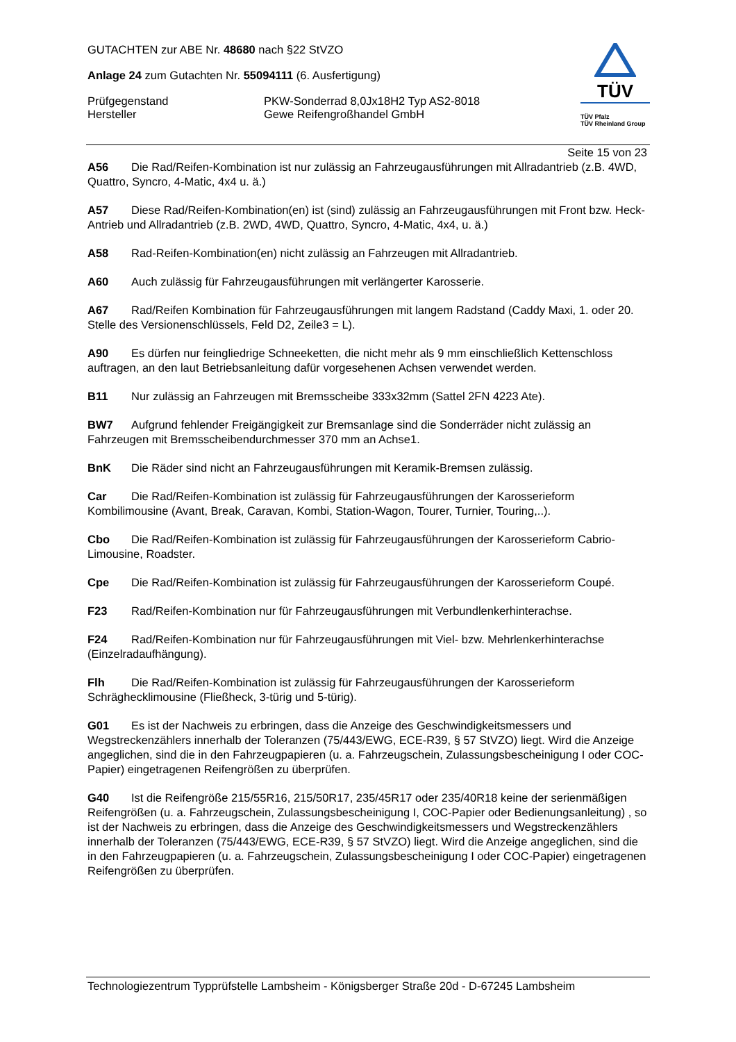GUTACHTEN zur ABE Nr. 48680 nach §22 StVZO
Anlage 24 zum Gutachten Nr. 55094111 (6. Ausfertigung)
Prüfgegenstand
Hersteller
PKW-Sonderrad 8,0Jx18H2 Typ AS2-8018
Gewe Reifengroßhandel GmbH
TÜV
TÜV Pfalz
TÜV Rheinland Group
Seite 15 von 23
A56 Die Rad/Reifen-Kombination ist nur zulässig an Fahrzeugausführungen mit Allradantrieb (z.B. 4WD, Quattro, Syncro, 4-Matic, 4x4 u. ä.)
A57 Diese Rad/Reifen-Kombination(en) ist (sind) zulässig an Fahrzeugausführungen mit Front bzw. Heck-Antrieb und Allradantrieb (z.B. 2WD, 4WD, Quattro, Syncro, 4-Matic, 4x4, u. ä.)
A58 Rad-Reifen-Kombination(en) nicht zulässig an Fahrzeugen mit Allradantrieb.
A60 Auch zulässig für Fahrzeugausführungen mit verlängerter Karosserie.
A67 Rad/Reifen Kombination für Fahrzeugausführungen mit langem Radstand (Caddy Maxi, 1. oder 20. Stelle des Versionenschlüssels, Feld D2, Zeile3 = L).
A90 Es dürfen nur feingliedrige Schneeketten, die nicht mehr als 9 mm einschließlich Kettenschloss auftragen, an den laut Betriebsanleitung dafür vorgesehenen Achsen verwendet werden.
B11 Nur zulässig an Fahrzeugen mit Bremsscheibe 333x32mm (Sattel 2FN 4223 Ate).
BW7 Aufgrund fehlender Freigängigkeit zur Bremsanlage sind die Sonderräder nicht zulässig an Fahrzeugen mit Bremsscheibendurchmesser 370 mm an Achse1.
BnK Die Räder sind nicht an Fahrzeugausführungen mit Keramik-Bremsen zulässig.
Car Die Rad/Reifen-Kombination ist zulässig für Fahrzeugausführungen der Karosserieform Kombilimousine (Avant, Break, Caravan, Kombi, Station-Wagon, Tourer, Turnier, Touring,..).
Cbo Die Rad/Reifen-Kombination ist zulässig für Fahrzeugausführungen der Karosserieform Cabrio-Limousine, Roadster.
Cpe Die Rad/Reifen-Kombination ist zulässig für Fahrzeugausführungen der Karosserieform Coupé.
F23 Rad/Reifen-Kombination nur für Fahrzeugausführungen mit Verbundlenkerhinterachse.
F24 Rad/Reifen-Kombination nur für Fahrzeugausführungen mit Viel- bzw. Mehrlenkerhinterachse (Einzelradaufhängung).
Flh Die Rad/Reifen-Kombination ist zulässig für Fahrzeugausführungen der Karosserieform Schräghecklimousine (Fließheck, 3-türig und 5-türig).
G01 Es ist der Nachweis zu erbringen, dass die Anzeige des Geschwindigkeitsmessers und Wegstreckenzählers innerhalb der Toleranzen (75/443/EWG, ECE-R39, § 57 StVZO) liegt. Wird die Anzeige angeglichen, sind die in den Fahrzeugpapieren (u. a. Fahrzeugschein, Zulassungsbescheinigung I oder COC-Papier) eingetragenen Reifengrößen zu überprüfen.
G40 Ist die Reifengröße 215/55R16, 215/50R17, 235/45R17 oder 235/40R18 keine der serienmäßigen Reifengrößen (u. a. Fahrzeugschein, Zulassungsbescheinigung I, COC-Papier oder Bedienungsanleitung) , so ist der Nachweis zu erbringen, dass die Anzeige des Geschwindigkeitsmessers und Wegstreckenzählers innerhalb der Toleranzen (75/443/EWG, ECE-R39, § 57 StVZO) liegt. Wird die Anzeige angeglichen, sind die in den Fahrzeugpapieren (u. a. Fahrzeugschein, Zulassungsbescheinigung I oder COC-Papier) eingetragenen Reifengrößen zu überprüfen.
Technologiezentrum Typprüfstelle Lambsheim - Königsberger Straße 20d - D-67245 Lambsheim